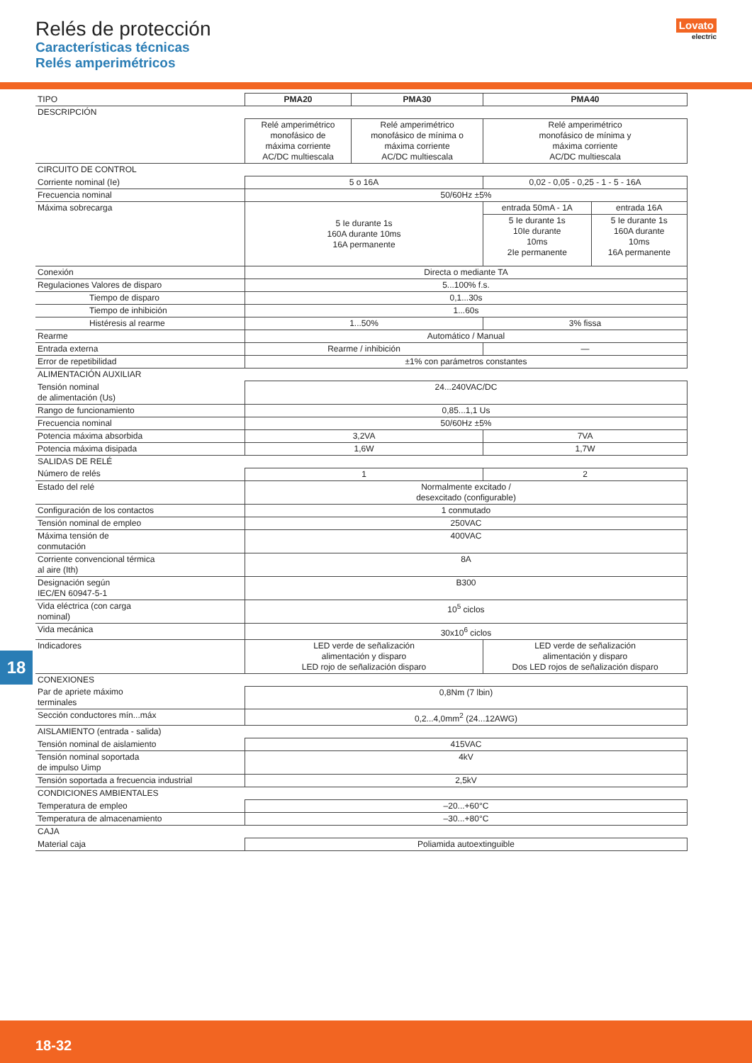Relés de protección
Características técnicas
Relés amperimétricos
Lovato
electric
| TIPO | PMA20 | PMA30 | PMA40 | |
| DESCRIPCIÓN | | | | |
| | Relé amperimétrico monofásico de máxima corriente AC/DC multiescala | Relé amperimétrico monofásico de mínima o máxima corriente AC/DC multiescala | Relé amperimétrico monofásico de mínima y máxima corriente AC/DC multiescala | |
| CIRCUITO DE CONTROL | | | | |
| Corriente nominal (Ie) | 5 o 16A | | 0,02 - 0,05 - 0,25 - 1 - 5 - 16A | |
| Frecuencia nominal | 50/60Hz ±5% | | | |
| Máxima sobrecarga | 5 Ie durante 1s 160A durante 10ms 16A permanente | | entrada 50mA - 1A | entrada 16A |
| | | | 5 Ie durante 1s 10Ie durante 10ms 2Ie permanente | 5 Ie durante 1s 160A durante 10ms 16A permanente |
| Conexión | Directa o mediante TA | | | |
| Regulaciones Valores de disparo | 5...100% f.s. | | | |
| Tiempo de disparo | 0,1...30s | | | |
| Tiempo de inhibición | 1...60s | | | |
| Histéresis al rearme | 1...50% | | 3% fissa | |
| Rearme | Automático / Manual | | | |
| Entrada externa | Rearme / inhibición | | — | |
| Error de repetibilidad | ±1% con parámetros constantes | | | |
| ALIMENTACIÓN AUXILIAR | | | | |
| Tensión nominal de alimentación (Us) | 24...240VAC/DC | | | |
| Rango de funcionamiento | 0,85...1,1 Us | | | |
| Frecuencia nominal | 50/60Hz ±5% | | | |
| Potencia máxima absorbida | 3,2VA | | 7VA | |
| Potencia máxima disipada | 1,6W | | 1,7W | |
| SALIDAS DE RELÉ | | | | |
| Número de relés | 1 | | 2 | |
| Estado del relé | Normalmente excitado / desexcitado (configurable) | | | |
| Configuración de los contactos | 1 conmutado | | | |
| Tensión nominal de empleo | 250VAC | | | |
| Máxima tensión de conmutación | 400VAC | | | |
| Corriente convencional térmica al aire (Ith) | 8A | | | |
| Designación según IEC/EN 60947-5-1 | B300 | | | |
| Vida eléctrica (con carga nominal) | 10<sup>5</sup> ciclos | | | |
| Vida mecánica | 30x10<sup>6</sup> ciclos | | | |
| Indicadores | LED verde de señalización alimentación y disparo LED rojo de señalización disparo | | LED verde de señalización alimentación y disparo Dos LED rojos de señalización disparo | |
| CONEXIONES | | | | |
| Par de apriete máximo terminales | 0,8Nm (7 lbin) | | | |
| Sección conductores mín...máx | 0,2...4,0mm<sup>2</sup> (24...12AWG) | | | |
| AISLAMIENTO (entrada - salida) | | | | |
| Tensión nominal de aislamiento | 415VAC | | | |
| Tensión nominal soportada de impulso Uimp | 4kV | | | |
| Tensión soportada a frecuencia industrial | 2,5kV | | | |
| CONDICIONES AMBIENTALES | | | | |
| Temperatura de empleo | –20...+60°C | | | |
| Temperatura de almacenamiento | –30...+80°C | | | |
| CAJA | | | | |
| Material caja | Poliamida autoextinguible | | | |
18
18-32